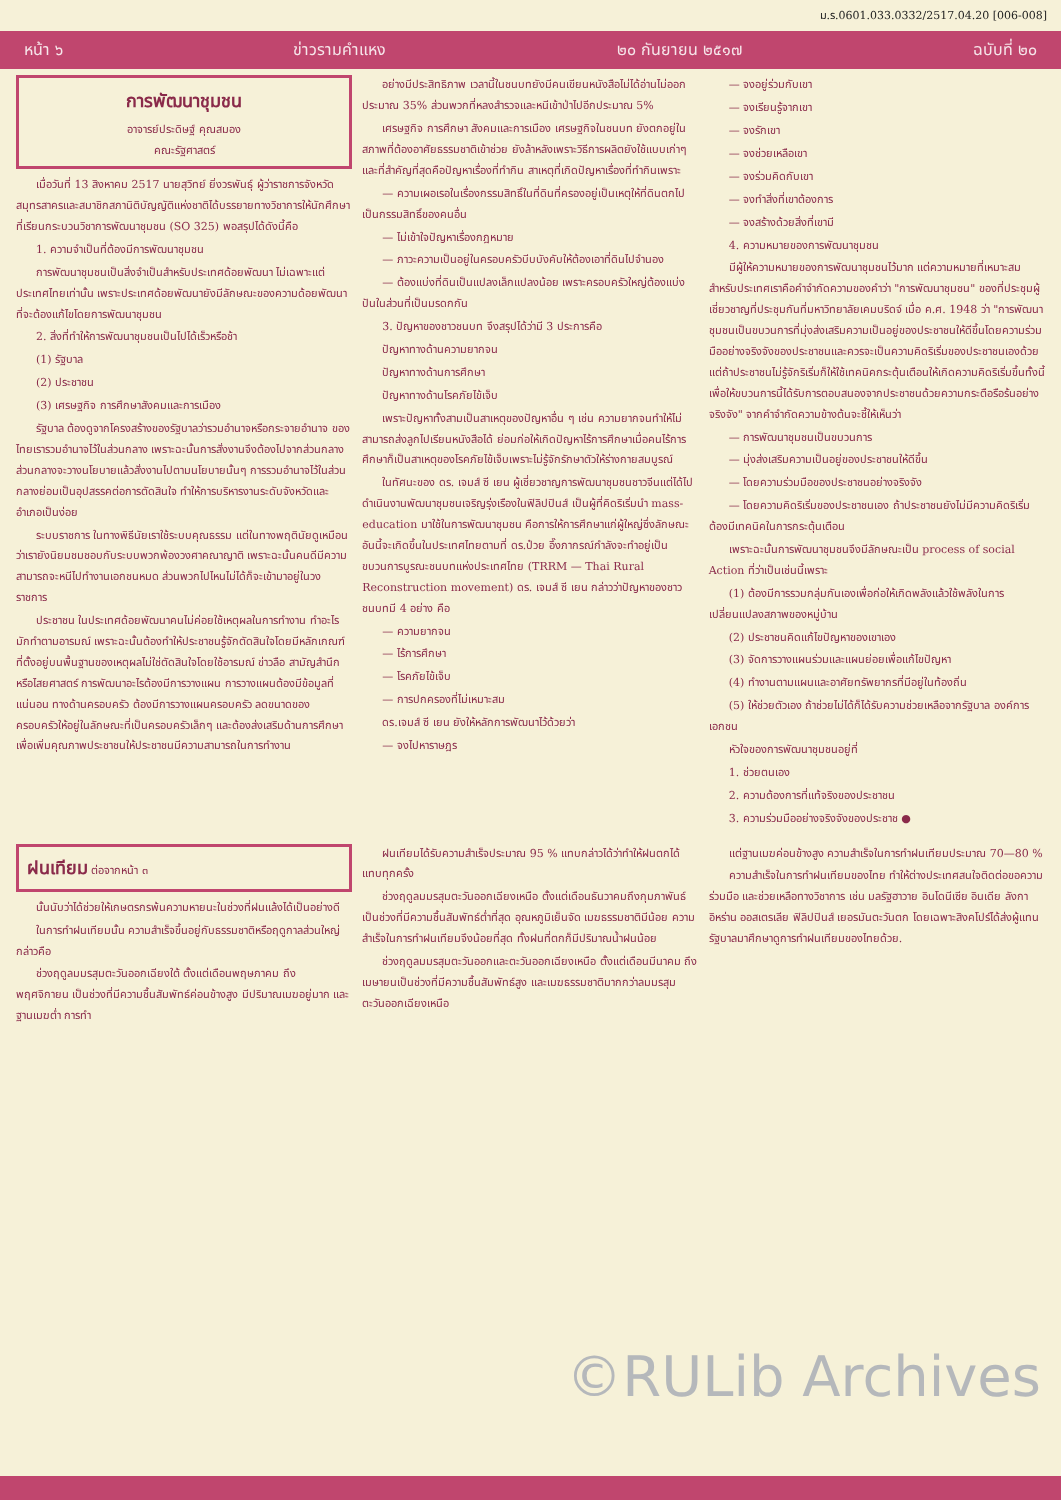ม.ร.0601.033.0332/2517.04.20 [006-008]
หน้า ๖ ข่าวรามคำแหง ๒๐ กันยายน ๒๕๑๗ ฉบับที่ ๒๐
การพัฒนาชุมชน
อาจารย์ประดิษฐ์ คุณสมอง
คณะรัฐศาสตร์
เมื่อวันที่ 13 สิงหาคม 2517 นายสุวิทย์ ยิ่งวรพันธุ์ ผู้ว่าราชการจังหวัดสมุทรสาครและสมาชิกสภานิติบัญญัติแห่งชาติได้บรรยายทางวิชาการให้นักศึกษาที่เรียนกระบวนวิชาการพัฒนาชุมชน (SO 325) พอสรุปได้ดังนี้คือ
1. ความจำเป็นที่ต้องมีการพัฒนาชุมชน
การพัฒนาชุมชนเป็นสิ่งจำเป็นสำหรับประเทศด้อยพัฒนา ไม่เฉพาะแต่ประเทศไทยเท่านั้น เพราะประเทศด้อยพัฒนายังมีลักษณะของความด้อยพัฒนาที่จะต้องแก้ไขโดยการพัฒนาชุมชน
2. สิ่งที่ทำให้การพัฒนาชุมชนเป็นไปได้เร็วหรือช้า
(1) รัฐบาล
(2) ประชาชน
(3) เศรษฐกิจ การศึกษาสังคมและการเมือง
รัฐบาล ต้องดูจากโครงสร้างของรัฐบาลว่ารวมอำนาจหรือกระจายอำนาจ ของไทยเรารวมอำนาจไว้ในส่วนกลาง เพราะฉะนั้นการสั่งงานจึงต้องไปจากส่วนกลาง ส่วนกลางจะวางนโยบายแล้วสั่งงานไปตามนโยบายนั้นๆ การรวมอำนาจไว้ในส่วนกลางย่อมเป็นอุปสรรคต่อการตัดสินใจ ทำให้การบริหารงานระดับจังหวัดและอำเภอเป็นง่อย
ระบบราชการ ในทางพิธีนัยเราใช้ระบบคุณธรรม แต่ในทางพฤตินัยดูเหมือนว่าเรายังนิยมชมชอบกับระบบพวกพ้องวงศาคณาญาติ เพราะฉะนั้นคนดีมีความสามารถจะหนีไปทำงานเอกชนหมด ส่วนพวกไปไหนไม่ได้ก็จะเข้ามาอยู่ในวงราชการ
ประชาชน ในประเทศด้อยพัฒนาคนไม่ค่อยใช้เหตุผลในการทำงาน ทำอะไรมักทำตามอารมณ์ เพราะฉะนั้นต้องทำให้ประชาชนรู้จักตัดสินใจโดยมีหลักเกณฑ์ที่ตั้งอยู่บนพื้นฐานของเหตุผลไม่ใช่ตัดสินใจโดยใช้อารมณ์ ข่าวลือ สามัญสำนึกหรือไสยศาสตร์ การพัฒนาอะไรต้องมีการวางแผน การวางแผนต้องมีข้อมูลที่แน่นอน ทางด้านครอบครัว ต้องมีการวางแผนครอบครัว ลดขนาดของครอบครัวให้อยู่ในลักษณะที่เป็นครอบครัวเล็กๆ และต้องส่งเสริมด้านการศึกษาเพื่อเพิ่มคุณภาพประชาชนให้ประชาชนมีความสามารถในการทำงาน
อย่างมีประสิทธิภาพ เวลานี้ในชนบทยังมีคนเขียนหนังสือไม่ได้อ่านไม่ออกประมาณ 35% ส่วนพวกที่หลงสำรวจและหนีเข้าป่าไปอีกประมาณ 5%
เศรษฐกิจ การศึกษา สังคมและการเมือง เศรษฐกิจในชนบท ยังตกอยู่ในสภาพที่ต้องอาศัยธรรมชาติเข้าช่วย ยังล้าหลังเพราะวิธีการผลิตยังใช้แบบเก่าๆ และที่สำคัญที่สุดคือปัญหาเรื่องที่ทำกิน สาเหตุที่เกิดปัญหาเรื่องที่ทำกินเพราะ
— ความเผอเรอในเรื่องกรรมสิทธิ์ในที่ดินที่ครองอยู่เป็นเหตุให้ที่ดินตกไปเป็นกรรมสิทธิ์ของคนอื่น
— ไม่เข้าใจปัญหาเรื่องกฎหมาย
— ภาวะความเป็นอยู่ในครอบครัวบีบบังคับให้ต้องเอาที่ดินไปจำนอง
— ต้องแบ่งที่ดินเป็นแปลงเล็กแปลงน้อย เพราะครอบครัวใหญ่ต้องแบ่งปันในส่วนที่เป็นมรดกกัน
3. ปัญหาของชาวชนบท จึงสรุปได้ว่ามี 3 ประการคือ
ปัญหาทางด้านความยากจน
ปัญหาทางด้านการศึกษา
ปัญหาทางด้านโรคภัยไข้เจ็บ
เพราะปัญหาทั้งสามเป็นสาเหตุของปัญหาอื่น ๆ เช่น ความยากจนทำให้ไม่สามารถส่งลูกไปเรียนหนังสือได้ ย่อมก่อให้เกิดปัญหาไร้การศึกษาเมื่อคนไร้การศึกษาก็เป็นสาเหตุของโรคภัยไข้เจ็บเพราะไม่รู้จักรักษาตัวให้ร่างกายสมบูรณ์
ในทัศนะของ ดร. เจมส์ ซี เยน ผู้เชี่ยวชาญการพัฒนาชุมชนชาวจีนแต่ได้ไปดำเนินงานพัฒนาชุมชนเจริญรุ่งเรืองในฟิลิปปินส์ เป็นผู้ที่คิดริเริ่มนำ mass-education มาใช้ในการพัฒนาชุมชน คือการให้การศึกษาแก่ผู้ใหญ่ซึ่งลักษณะอันนี้จะเกิดขึ้นในประเทศไทยตามที่ ดร.ป๋วย อึ๊งภากรณ์กำลังจะทำอยู่เป็นขบวนการบูรณะชนบทแห่งประเทศไทย (TRRM — Thai Rural Reconstruction movement) ดร. เจมส์ ซี เยน กล่าวว่าปัญหาของชาวชนบทมี 4 อย่าง คือ
— ความยากจน
— ไร้การศึกษา
— โรคภัยไข้เจ็บ
— การปกครองที่ไม่เหมาะสม
ดร.เจมส์ ซี เยน ยังให้หลักการพัฒนาไว้ด้วยว่า
— จงไปหาราษฎร
— จงอยู่ร่วมกับเขา
— จงเรียนรู้จากเขา
— จงรักเขา
— จงช่วยเหลือเขา
— จงร่วมคิดกับเขา
— จงทำสิ่งที่เขาต้องการ
— จงสร้างด้วยสิ่งที่เขามี
4. ความหมายของการพัฒนาชุมชน
มีผู้ให้ความหมายของการพัฒนาชุมชนไว้มาก แต่ความหมายที่เหมาะสม สำหรับประเทศเราคือคำจำกัดความของคำว่า "การพัฒนาชุมชน" ของที่ประชุมผู้เชี่ยวชาญที่ประชุมกันที่มหาวิทยาลัยเคมบริดจ์ เมื่อ ค.ศ. 1948 ว่า "การพัฒนาชุมชนเป็นขบวนการที่มุ่งส่งเสริมความเป็นอยู่ของประชาชนให้ดีขึ้นโดยความร่วมมืออย่างจริงจังของประชาชนและควรจะเป็นความคิดริเริ่มของประชาชนเองด้วย แต่ถ้าประชาชนไม่รู้จักริเริ่มก็ให้ใช้เทคนิคกระตุ้นเตือนให้เกิดความคิดริเริ่มขึ้นทั้งนี้เพื่อให้ขบวนการนี้ได้รับการตอบสนองจากประชาชนด้วยความกระตือรือร้นอย่างจริงจัง" จากคำจำกัดความข้างต้นจะชี้ให้เห็นว่า
— การพัฒนาชุมชนเป็นขบวนการ
— มุ่งส่งเสริมความเป็นอยู่ของประชาชนให้ดีขึ้น
— โดยความร่วมมือของประชาชนอย่างจริงจัง
— โดยความคิดริเริ่มของประชาชนเอง ถ้าประชาชนยังไม่มีความคิดริเริ่มต้องมีเทคนิคในการกระตุ้นเตือน
เพราะฉะนั้นการพัฒนาชุมชนจึงมีลักษณะเป็น process of social Action ที่ว่าเป็นเช่นนี้เพราะ
(1) ต้องมีการรวมกลุ่มกันเองเพื่อก่อให้เกิดพลังแล้วใช้พลังในการเปลี่ยนแปลงสภาพของหมู่บ้าน
(2) ประชาชนคิดแก้ไขปัญหาของเขาเอง
(3) จัดการวางแผนร่วมและแผนย่อยเพื่อแก้ไขปัญหา
(4) ทำงานตามแผนและอาศัยทรัพยากรที่มีอยู่ในท้องถิ่น
(5) ให้ช่วยตัวเอง ถ้าช่วยไม่ได้ก็ได้รับความช่วยเหลือจากรัฐบาล องค์การเอกชน
หัวใจของการพัฒนาชุมชนอยู่ที่
1. ช่วยตนเอง
2. ความต้องการที่แท้จริงของประชาชน
3. ความร่วมมืออย่างจริงจังของประชาช ●
ฝนเทียม ต่อจากหน้า ๓
นั้นนับว่าได้ช่วยให้เกษตรกรพ้นความหายนะในช่วงที่ฝนแล้งได้เป็นอย่างดี
ในการทำฝนเทียมนั้น ความสำเร็จขึ้นอยู่กับธรรมชาติหรือฤดูกาลส่วนใหญ่ กล่าวคือ
ช่วงฤดูลมมรสุมตะวันออกเฉียงใต้ ตั้งแต่เดือนพฤษภาคม ถึง พฤศจิกายน เป็นช่วงที่มีความชื้นสัมพัทธ์ค่อนข้างสูง มีปริมาณเมฆอยู่มาก และฐานเมฆต่ำ การทำ
ฝนเทียมได้รับความสำเร็จประมาณ 95 % แทบกล่าวได้ว่าทำให้ฝนตกได้แทบทุกครั้ง
ช่วงฤดูลมมรสุมตะวันออกเฉียงเหนือ ตั้งแต่เดือนธันวาคมถึงกุมภาพันธ์เป็นช่วงที่มีความชื้นสัมพัทธ์ต่ำที่สุด อุณหภูมิเย็นจัด เมฆธรรมชาติมีน้อย ความสำเร็จในการทำฝนเทียมจึงน้อยที่สุด ทั้งฝนที่ตกก็มีปริมาณน้ำฝนน้อย
ช่วงฤดูลมมรสุมตะวันออกและตะวันออกเฉียงเหนือ ตั้งแต่เดือนมีนาคม ถึงเมษายนเป็นช่วงที่มีความชื้นสัมพัทธ์สูง และเมฆธรรมชาติมากกว่าลมมรสุมตะวันออกเฉียงเหนือ
แต่ฐานเมฆค่อนข้างสูง ความสำเร็จในการทำฝนเทียมประมาณ 70—80 %
ความสำเร็จในการทำฝนเทียมของไทย ทำให้ต่างประเทศสนใจติดต่อขอความร่วมมือ และช่วยเหลือทางวิชาการ เช่น มลรัฐฮาวาย อินโดนีเซีย อินเดีย ลังกา อิหร่าน ออสเตรเลีย ฟิลิปปินส์ เยอรมันตะวันตก โดยเฉพาะสิงคโปร์ได้ส่งผู้แทนรัฐบาลมาศึกษาดูการทำฝนเทียมของไทยด้วย.
©RULib Archives